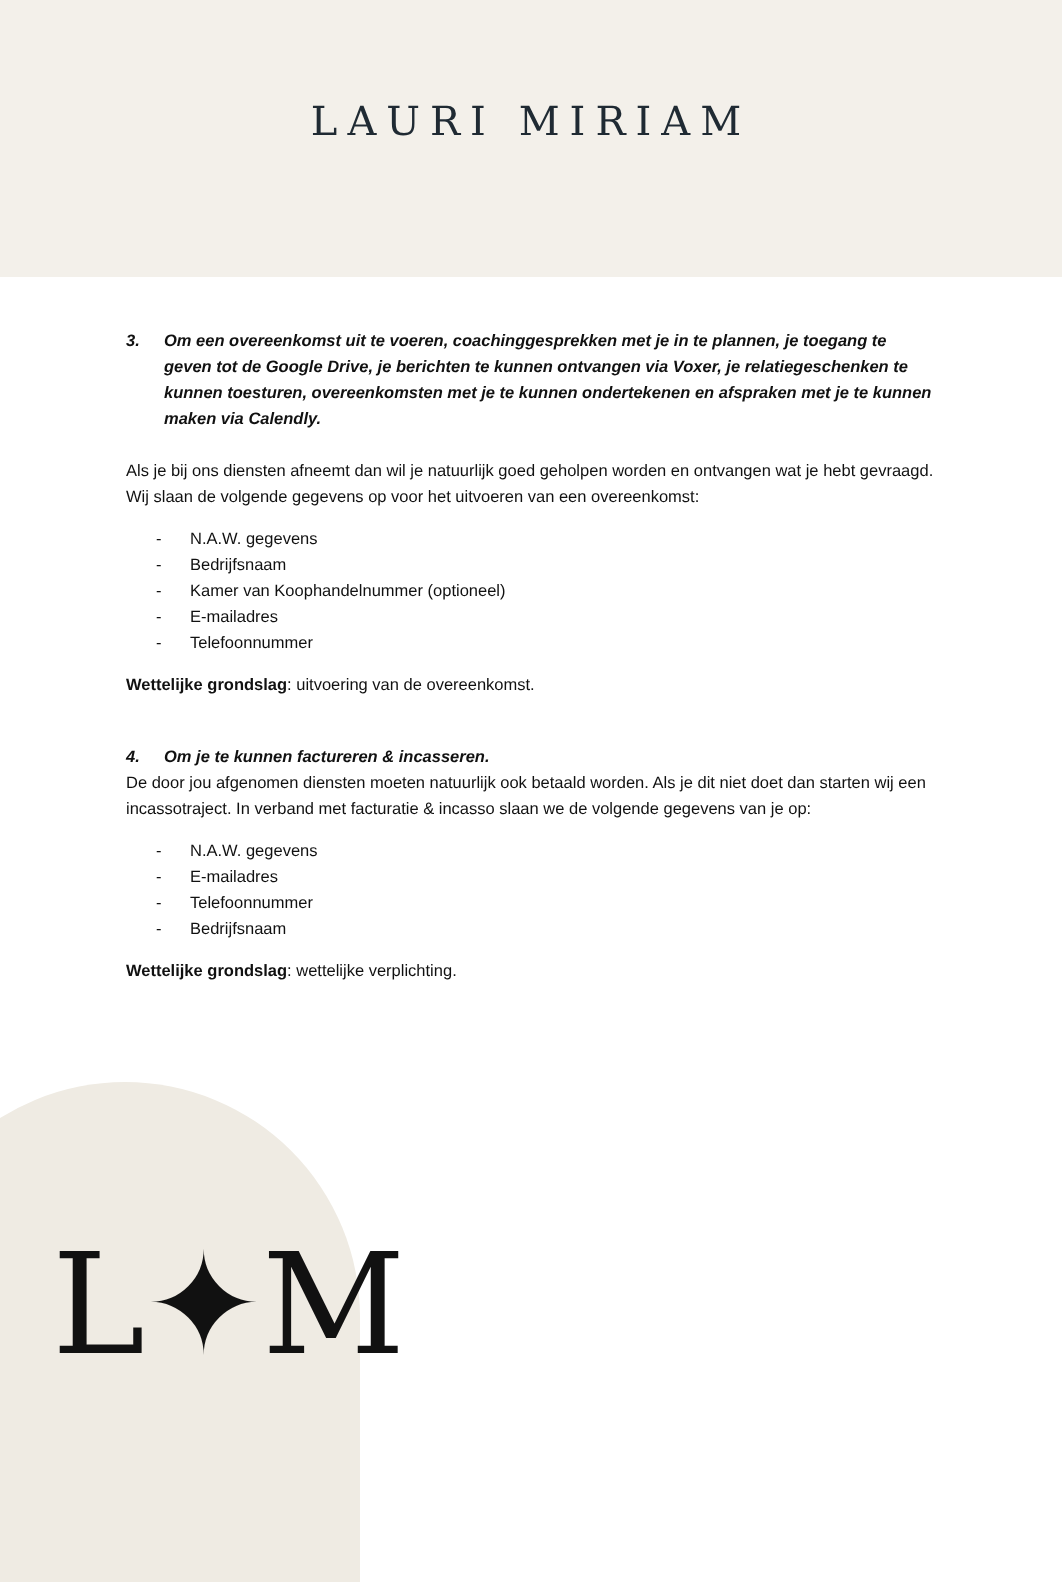L✦M
LAURI MIRIAM
3. Om een overeenkomst uit te voeren, coachinggesprekken met je in te plannen, je toegang te geven tot de Google Drive, je berichten te kunnen ontvangen via Voxer, je relatiegeschenken te kunnen toesturen, overeenkomsten met je te kunnen ondertekenen en afspraken met je te kunnen maken via Calendly.
Als je bij ons diensten afneemt dan wil je natuurlijk goed geholpen worden en ontvangen wat je hebt gevraagd. Wij slaan de volgende gegevens op voor het uitvoeren van een overeenkomst:
- N.A.W. gegevens
- Bedrijfsnaam
- Kamer van Koophandelnummer (optioneel)
- E-mailadres
- Telefoonnummer
Wettelijke grondslag: uitvoering van de overeenkomst.
4. Om je te kunnen factureren & incasseren.
De door jou afgenomen diensten moeten natuurlijk ook betaald worden. Als je dit niet doet dan starten wij een incassotraject. In verband met facturatie & incasso slaan we de volgende gegevens van je op:
- N.A.W. gegevens
- E-mailadres
- Telefoonnummer
- Bedrijfsnaam
Wettelijke grondslag: wettelijke verplichting.